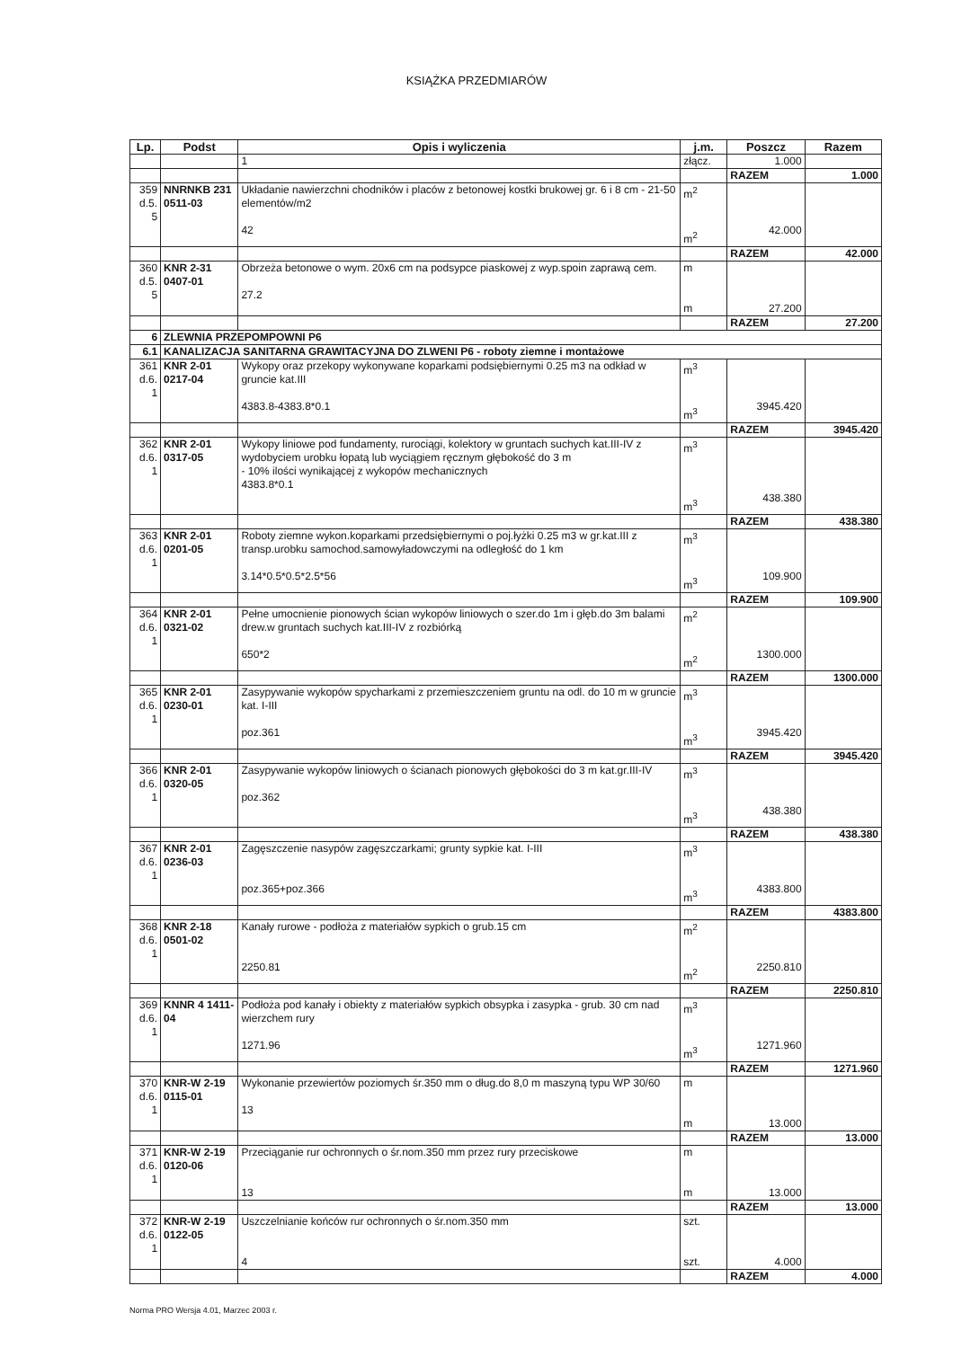KSIĄŻKA PRZEDMIARÓW
| Lp. | Podst | Opis i wyliczenia | j.m. | Poszcz | Razem |
| --- | --- | --- | --- | --- | --- |
| | | 1 | złącz. | 1.000 | |
| | | | | RAZEM | 1.000 |
| 359 d.5. 5 | NNRNKB 231 0511-03 | Układanie nawierzchni chodników i placów z betonowej kostki brukowej gr. 6 i 8 cm - 21-50 elementów/m2 42 | m<sup>2</sup> m<sup>2</sup> | 42.000 | |
| | | | | RAZEM | 42.000 |
| 360 d.5. 5 | KNR 2-31 0407-01 | Obrzeża betonowe o wym. 20x6 cm na podsypce piaskowej z wyp.spoin zaprawą cem. 27.2 | m m | 27.200 | |
| | | | | RAZEM | 27.200 |
| 6 | ZLEWNIA PRZEPOMPOWNI P6 | | | | |
| 6.1 | KANALIZACJA SANITARNA GRAWITACYJNA DO ZLWENI P6 - roboty ziemne i montażowe | | | | |
| 361 d.6. 1 | KNR 2-01 0217-04 | Wykopy oraz przekopy wykonywane koparkami podsiębiernymi 0.25 m3 na odkład w gruncie kat.III 4383.8-4383.8*0.1 | m<sup>3</sup> m<sup>3</sup> | 3945.420 | |
| | | | | RAZEM | 3945.420 |
| 362 d.6. 1 | KNR 2-01 0317-05 | Wykopy liniowe pod fundamenty, rurociągi, kolektory w gruntach suchych kat.III-IV z wydobyciem urobku łopatą lub wyciągiem ręcznym głębokość do 3 m - 10% ilości wynikającej z wykopów mechanicznych 4383.8*0.1 | m<sup>3</sup> m<sup>3</sup> | 438.380 | |
| | | | | RAZEM | 438.380 |
| 363 d.6. 1 | KNR 2-01 0201-05 | Roboty ziemne wykon.koparkami przedsiębiernymi o poj.łyżki 0.25 m3 w gr.kat.III z transp.urobku samochod.samowyładowczymi na odległość do 1 km 3.14*0.5*0.5*2.5*56 | m<sup>3</sup> m<sup>3</sup> | 109.900 | |
| | | | | RAZEM | 109.900 |
| 364 d.6. 1 | KNR 2-01 0321-02 | Pełne umocnienie pionowych ścian wykopów liniowych o szer.do 1m i głęb.do 3m balami drew.w gruntach suchych kat.III-IV z rozbiórką 650*2 | m<sup>2</sup> m<sup>2</sup> | 1300.000 | |
| | | | | RAZEM | 1300.000 |
| 365 d.6. 1 | KNR 2-01 0230-01 | Zasypywanie wykopów spycharkami z przemieszczeniem gruntu na odl. do 10 m w gruncie kat. I-III poz.361 | m<sup>3</sup> m<sup>3</sup> | 3945.420 | |
| | | | | RAZEM | 3945.420 |
| 366 d.6. 1 | KNR 2-01 0320-05 | Zasypywanie wykopów liniowych o ścianach pionowych głębokości do 3 m kat.gr.III-IV poz.362 | m<sup>3</sup> m<sup>3</sup> | 438.380 | |
| | | | | RAZEM | 438.380 |
| 367 d.6. 1 | KNR 2-01 0236-03 | Zagęszczenie nasypów zagęszczarkami; grunty sypkie kat. I-III poz.365+poz.366 | m<sup>3</sup> m<sup>3</sup> | 4383.800 | |
| | | | | RAZEM | 4383.800 |
| 368 d.6. 1 | KNR 2-18 0501-02 | Kanały rurowe - podłoża z materiałów sypkich o grub.15 cm 2250.81 | m<sup>2</sup> m<sup>2</sup> | 2250.810 | |
| | | | | RAZEM | 2250.810 |
| 369 d.6. 1 | KNNR 4 1411-04 | Podłoża pod kanały i obiekty z materiałów sypkich obsypka i zasypka - grub. 30 cm nad wierzchem rury 1271.96 | m<sup>3</sup> m<sup>3</sup> | 1271.960 | |
| | | | | RAZEM | 1271.960 |
| 370 d.6. 1 | KNR-W 2-19 0115-01 | Wykonanie przewiertów poziomych śr.350 mm o dług.do 8,0 m maszyną typu WP 30/60 13 | m m | 13.000 | |
| | | | | RAZEM | 13.000 |
| 371 d.6. 1 | KNR-W 2-19 0120-06 | Przeciąganie rur ochronnych o śr.nom.350 mm przez rury przeciskowe 13 | m m | 13.000 | |
| | | | | RAZEM | 13.000 |
| 372 d.6. 1 | KNR-W 2-19 0122-05 | Uszczelnianie końców rur ochronnych o śr.nom.350 mm 4 | szt. szt. | 4.000 | |
| | | | | RAZEM | 4.000 |
Norma PRO Wersja 4.01, Marzec 2003 r.